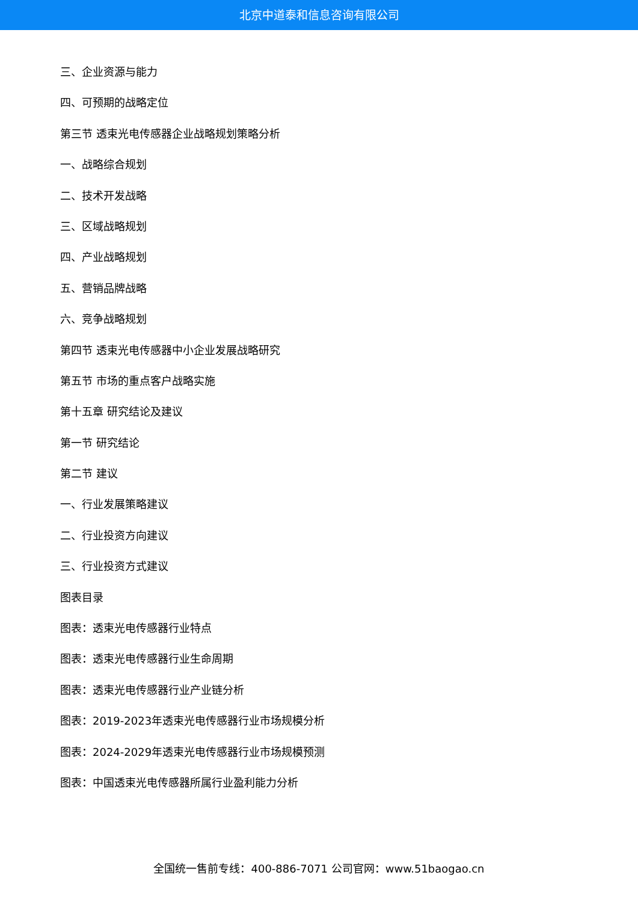北京中道泰和信息咨询有限公司
三、企业资源与能力
四、可预期的战略定位
第三节 透束光电传感器企业战略规划策略分析
一、战略综合规划
二、技术开发战略
三、区域战略规划
四、产业战略规划
五、营销品牌战略
六、竞争战略规划
第四节 透束光电传感器中小企业发展战略研究
第五节 市场的重点客户战略实施
第十五章 研究结论及建议
第一节 研究结论
第二节 建议
一、行业发展策略建议
二、行业投资方向建议
三、行业投资方式建议
图表目录
图表：透束光电传感器行业特点
图表：透束光电传感器行业生命周期
图表：透束光电传感器行业产业链分析
图表：2019-2023年透束光电传感器行业市场规模分析
图表：2024-2029年透束光电传感器行业市场规模预测
图表：中国透束光电传感器所属行业盈利能力分析
全国统一售前专线：400-886-7071 公司官网：www.51baogao.cn